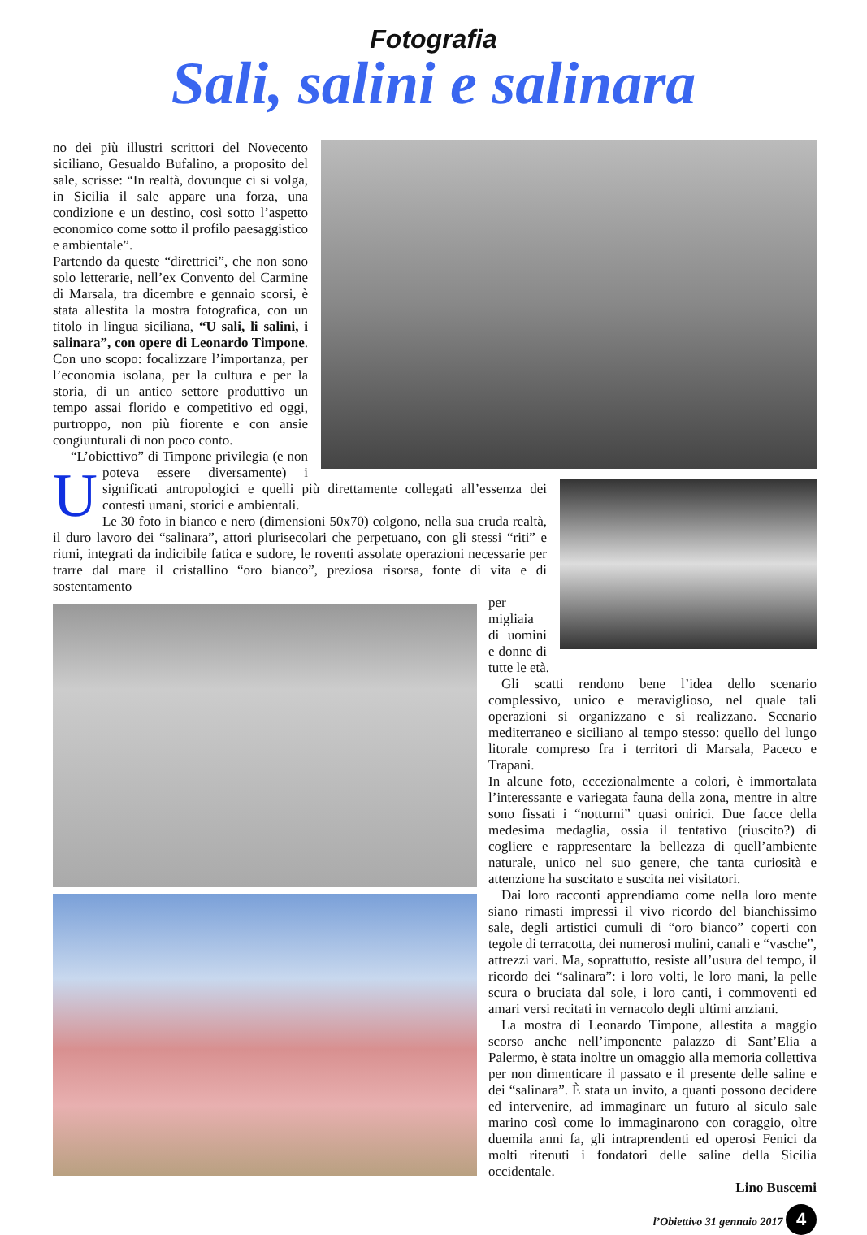Fotografia
Sali, salini e salinara
Uno dei più illustri scrittori del Novecento siciliano, Gesualdo Bufalino, a proposito del sale, scrisse: “In realtà, dovunque ci si volga, in Sicilia il sale appare una forza, una condizione e un destino, così sotto l’aspetto economico come sotto il profilo paesaggistico e ambientale”.
Partendo da queste “direttrici”, che non sono solo letterarie, nell’ex Convento del Carmine di Marsala, tra dicembre e gennaio scorsi, è stata allestita la mostra fotografica, con un titolo in lingua siciliana, “U sali, li salini, i salinara”, con opere di Leonardo Timpone. Con uno scopo: focalizzare l’importanza, per l’economia isolana, per la cultura e per la storia, di un antico settore produttivo un tempo assai florido e competitivo ed oggi, purtroppo, non più fiorente e con ansie congiunturali di non poco conto.
“L’obiettivo” di Timpone privilegia (e non poteva essere diversamente) i significati antropologici e quelli più direttamente collegati all’essenza dei contesti umani, storici e ambientali.
Le 30 foto in bianco e nero (dimensioni 50x70) colgono, nella sua cruda realtà, il duro lavoro dei “salinara”, attori plurisecolari che perpetuano, con gli stessi “riti” e ritmi, integrati da indicibile fatica e sudore, le roventi assolate operazioni necessarie per trarre dal mare il cristallino “oro bianco”, preziosa risorsa, fonte di vita e di sostentamento
per migliaia di uomini e donne di tutte le età.
Gli scatti rendono bene l’idea dello scenario complessivo, unico e meraviglioso, nel quale tali operazioni si organizzano e si realizzano. Scenario mediterraneo e siciliano al tempo stesso: quello del lungo litorale compreso fra i territori di Marsala, Paceco e Trapani.
In alcune foto, eccezionalmente a colori, è immortalata l’interessante e variegata fauna della zona, mentre in altre sono fissati i “notturni” quasi onirici. Due facce della medesima medaglia, ossia il tentativo (riuscito?) di cogliere e rappresentare la bellezza di quell’ambiente naturale, unico nel suo genere, che tanta curiosità e attenzione ha suscitato e suscita nei visitatori.
Dai loro racconti apprendiamo come nella loro mente siano rimasti impressi il vivo ricordo del bianchissimo sale, degli artistici cumuli di “oro bianco” coperti con tegole di terracotta, dei numerosi mulini, canali e “vasche”, attrezzi vari. Ma, soprattutto, resiste all’usura del tempo, il ricordo dei “salinara”: i loro volti, le loro mani, la pelle scura o bruciata dal sole, i loro canti, i commoventi ed amari versi recitati in vernacolo degli ultimi anziani.
La mostra di Leonardo Timpone, allestita a maggio scorso anche nell’imponente palazzo di Sant’Elia a Palermo, è stata inoltre un omaggio alla memoria collettiva per non dimenticare il passato e il presente delle saline e dei “salinara”. È stata un invito, a quanti possono decidere ed intervenire, ad immaginare un futuro al siculo sale marino così come lo immaginarono con coraggio, oltre duemila anni fa, gli intraprendenti ed operosi Fenici da molti ritenuti i fondatori delle saline della Sicilia occidentale.
Lino Buscemi
l’Obiettivo 31 gennaio 2017 4